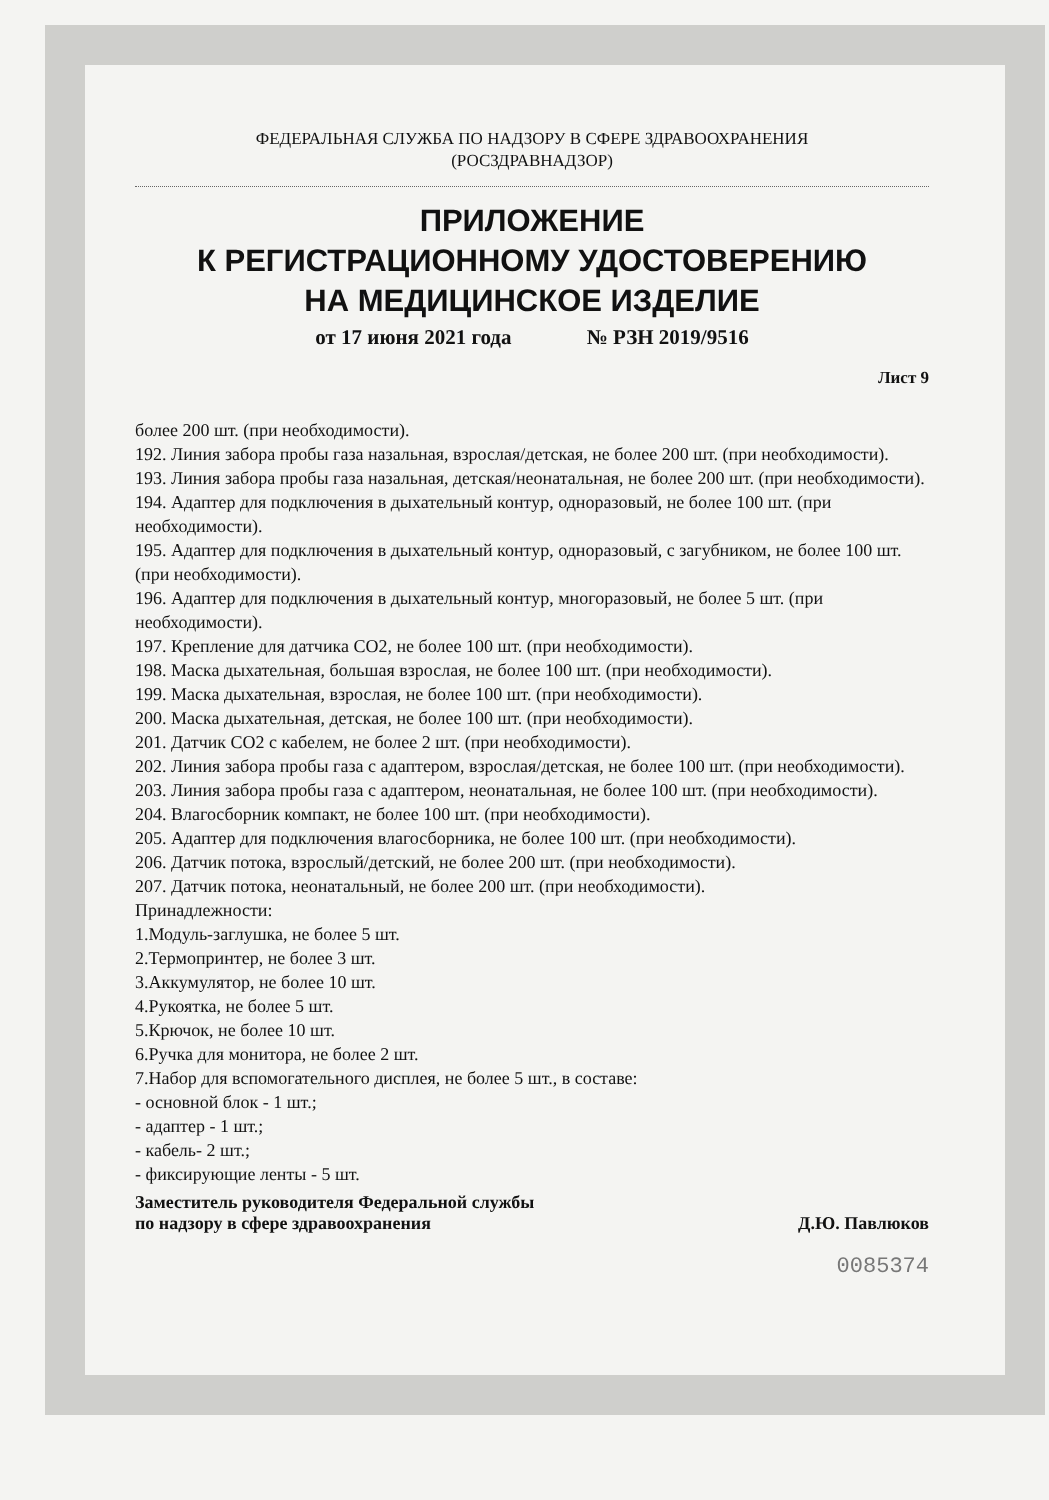ФЕДЕРАЛЬНАЯ СЛУЖБА ПО НАДЗОРУ В СФЕРЕ ЗДРАВООХРАНЕНИЯ
(РОСЗДРАВНАДЗОР)
ПРИЛОЖЕНИЕ
К РЕГИСТРАЦИОННОМУ УДОСТОВЕРЕНИЮ
НА МЕДИЦИНСКОЕ ИЗДЕЛИЕ
от 17 июня 2021 года № РЗН 2019/9516
Лист 9
более 200 шт. (при необходимости).
192. Линия забора пробы газа назальная, взрослая/детская, не более 200 шт. (при необходимости).
193. Линия забора пробы газа назальная, детская/неонатальная, не более 200 шт. (при необходимости).
194. Адаптер для подключения в дыхательный контур, одноразовый, не более 100 шт. (при необходимости).
195. Адаптер для подключения в дыхательный контур, одноразовый, с загубником, не более 100 шт. (при необходимости).
196. Адаптер для подключения в дыхательный контур, многоразовый, не более 5 шт. (при необходимости).
197. Крепление для датчика СО2, не более 100 шт. (при необходимости).
198. Маска дыхательная, большая взрослая, не более 100 шт. (при необходимости).
199. Маска дыхательная, взрослая, не более 100 шт. (при необходимости).
200. Маска дыхательная, детская, не более 100 шт. (при необходимости).
201. Датчик СО2 с кабелем, не более 2 шт. (при необходимости).
202. Линия забора пробы газа с адаптером, взрослая/детская, не более 100 шт. (при необходимости).
203. Линия забора пробы газа с адаптером, неонатальная, не более 100 шт. (при необходимости).
204. Влагосборник компакт, не более 100 шт. (при необходимости).
205. Адаптер для подключения влагосборника, не более 100 шт. (при необходимости).
206. Датчик потока, взрослый/детский, не более 200 шт. (при необходимости).
207. Датчик потока, неонатальный, не более 200 шт. (при необходимости).
Принадлежности:
1.Модуль-заглушка, не более 5 шт.
2.Термопринтер, не более 3 шт.
3.Аккумулятор, не более 10 шт.
4.Рукоятка, не более 5 шт.
5.Крючок, не более 10 шт.
6.Ручка для монитора, не более 2 шт.
7.Набор для вспомогательного дисплея, не более 5 шт., в составе:
- основной блок - 1 шт.;
- адаптер - 1 шт.;
- кабель- 2 шт.;
- фиксирующие ленты - 5 шт.
Заместитель руководителя Федеральной службы
по надзору в сфере здравоохранения
Д.Ю. Павлюков
0085374